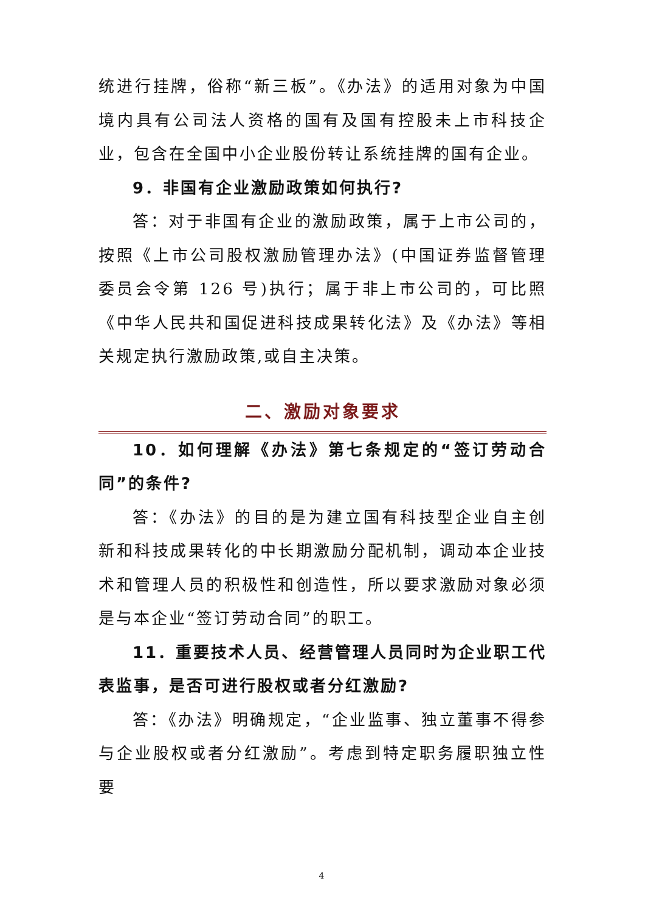统进行挂牌，俗称“新三板”。《办法》的适用对象为中国境内具有公司法人资格的国有及国有控股未上市科技企业，包含在全国中小企业股份转让系统挂牌的国有企业。
9．非国有企业激励政策如何执行?
答：对于非国有企业的激励政策，属于上市公司的，按照《上市公司股权激励管理办法》(中国证券监督管理委员会令第 126 号)执行；属于非上市公司的，可比照《中华人民共和国促进科技成果转化法》及《办法》等相关规定执行激励政策,或自主决策。
二、激励对象要求
10．如何理解《办法》第七条规定的“签订劳动合同”的条件?
答：《办法》的目的是为建立国有科技型企业自主创新和科技成果转化的中长期激励分配机制，调动本企业技术和管理人员的积极性和创造性，所以要求激励对象必须是与本企业“签订劳动合同”的职工。
11．重要技术人员、经营管理人员同时为企业职工代表监事，是否可进行股权或者分红激励?
答：《办法》明确规定，“企业监事、独立董事不得参与企业股权或者分红激励”。考虑到特定职务履职独立性要
4